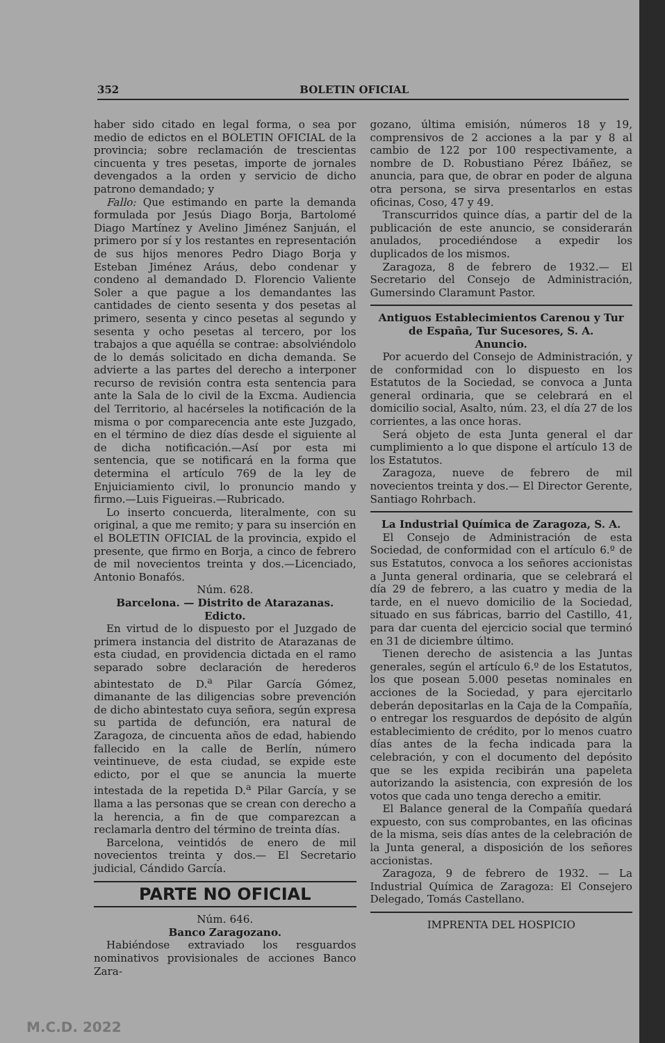352 BOLETIN OFICIAL
haber sido citado en legal forma, o sea por medio de edictos en el BOLETIN OFICIAL de la provincia; sobre reclamación de trescientas cincuenta y tres pesetas, importe de jornales devengados a la orden y servicio de dicho patrono demandado; y
Fallo: Que estimando en parte la demanda formulada por Jesús Diago Borja, Bartolomé Diago Martínez y Avelino Jiménez Sanjuán, el primero por sí y los restantes en representación de sus hijos menores Pedro Diago Borja y Esteban Jiménez Aráus, debo condenar y condeno al demandado D. Florencio Valiente Soler a que pague a los demandantes las cantidades de ciento sesenta y dos pesetas al primero, sesenta y cinco pesetas al segundo y sesenta y ocho pesetas al tercero, por los trabajos a que aquélla se contrae: absolviéndolo de lo demás solicitado en dicha demanda. Se advierte a las partes del derecho a interponer recurso de revisión contra esta sentencia para ante la Sala de lo civil de la Excma. Audiencia del Territorio, al hacérseles la notificación de la misma o por comparecencia ante este Juzgado, en el término de diez días desde el siguiente al de dicha notificación.—Así por esta mi sentencia, que se notificará en la forma que determina el artículo 769 de la ley de Enjuiciamiento civil, lo pronuncio mando y firmo.—Luis Figueiras.—Rubricado.
Lo inserto concuerda, literalmente, con su original, a que me remito; y para su inserción en el BOLETIN OFICIAL de la provincia, expido el presente, que firmo en Borja, a cinco de febrero de mil novecientos treinta y dos.—Licenciado, Antonio Bonafós.
Núm. 628.
Barcelona. — Distrito de Atarazanas.
Edicto.
En virtud de lo dispuesto por el Juzgado de primera instancia del distrito de Atarazanas de esta ciudad, en providencia dictada en el ramo separado sobre declaración de herederos abintestato de D.<sup>a</sup> Pilar García Gómez, dimanante de las diligencias sobre prevención de dicho abintestato cuya señora, según expresa su partida de defunción, era natural de Zaragoza, de cincuenta años de edad, habiendo fallecido en la calle de Berlín, número veintinueve, de esta ciudad, se expide este edicto, por el que se anuncia la muerte intestada de la repetida D.<sup>a</sup> Pilar García, y se llama a las personas que se crean con derecho a la herencia, a fin de que comparezcan a reclamarla dentro del término de treinta días.
Barcelona, veintidós de enero de mil novecientos treinta y dos.— El Secretario judicial, Cándido García.
PARTE NO OFICIAL
Núm. 646.
Banco Zaragozano.
Habiéndose extraviado los resguardos nominativos provisionales de acciones Banco Zara-
gozano, última emisión, números 18 y 19, comprensivos de 2 acciones a la par y 8 al cambio de 122 por 100 respectivamente, a nombre de D. Robustiano Pérez Ibáñez, se anuncia, para que, de obrar en poder de alguna otra persona, se sirva presentarlos en estas oficinas, Coso, 47 y 49.
Transcurridos quince días, a partir del de la publicación de este anuncio, se considerarán anulados, procediéndose a expedir los duplicados de los mismos.
Zaragoza, 8 de febrero de 1932.— El Secretario del Consejo de Administración, Gumersindo Claramunt Pastor.
Antiguos Establecimientos Carenou y Tur de España, Tur Sucesores, S. A.
Anuncio.
Por acuerdo del Consejo de Administración, y de conformidad con lo dispuesto en los Estatutos de la Sociedad, se convoca a Junta general ordinaria, que se celebrará en el domicilio social, Asalto, núm. 23, el día 27 de los corrientes, a las once horas.
Será objeto de esta Junta general el dar cumplimiento a lo que dispone el artículo 13 de los Estatutos.
Zaragoza, nueve de febrero de mil novecientos treinta y dos.— El Director Gerente, Santiago Rohrbach.
La Industrial Química de Zaragoza, S. A.
El Consejo de Administración de esta Sociedad, de conformidad con el artículo 6.º de sus Estatutos, convoca a los señores accionistas a Junta general ordinaria, que se celebrará el día 29 de febrero, a las cuatro y media de la tarde, en el nuevo domicilio de la Sociedad, situado en sus fábricas, barrio del Castillo, 41, para dar cuenta del ejercicio social que terminó en 31 de diciembre último.
Tienen derecho de asistencia a las Juntas generales, según el artículo 6.º de los Estatutos, los que posean 5.000 pesetas nominales en acciones de la Sociedad, y para ejercitarlo deberán depositarlas en la Caja de la Compañía, o entregar los resguardos de depósito de algún establecimiento de crédito, por lo menos cuatro días antes de la fecha indicada para la celebración, y con el documento del depósito que se les expida recibirán una papeleta autorizando la asistencia, con expresión de los votos que cada uno tenga derecho a emitir.
El Balance general de la Compañía quedará expuesto, con sus comprobantes, en las oficinas de la misma, seis días antes de la celebración de la Junta general, a disposición de los señores accionistas.
Zaragoza, 9 de febrero de 1932. — La Industrial Química de Zaragoza: El Consejero Delegado, Tomás Castellano.
IMPRENTA DEL HOSPICIO
M.C.D. 2022